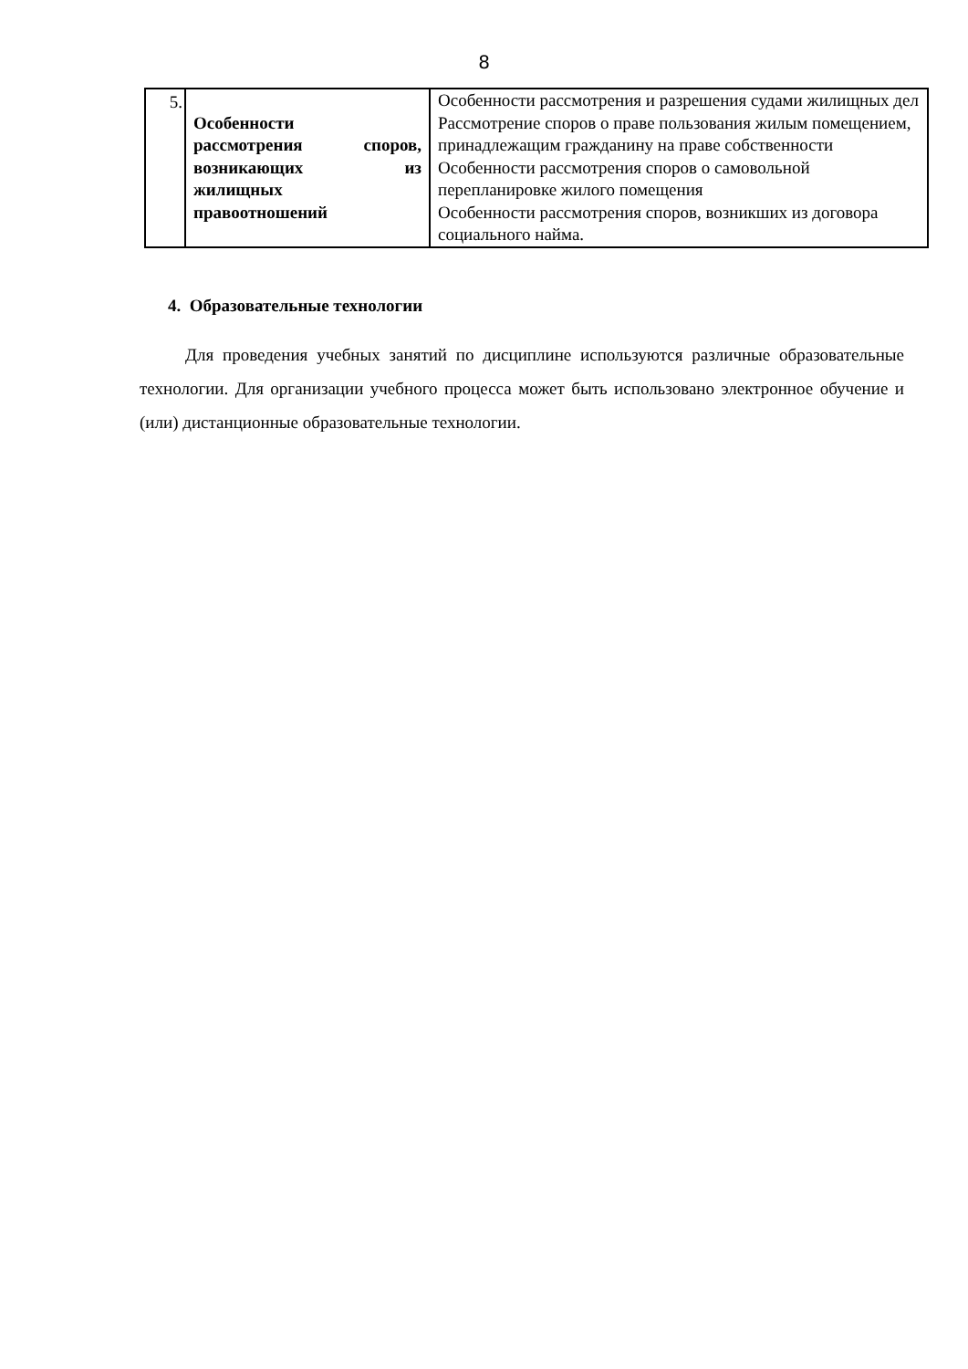8
| 5. | Особенности рассмотрения споров, возникающих из жилищных правоотношений | Особенности рассмотрения и разрешения судами жилищных дел Рассмотрение споров о праве пользования жилым помещением, принадлежащим гражданину на праве собственности Особенности рассмотрения споров о самовольной перепланировке жилого помещения Особенности рассмотрения споров, возникших из договора социального найма. |
4. Образовательные технологии
Для проведения учебных занятий по дисциплине используются различные образовательные технологии. Для организации учебного процесса может быть использовано электронное обучение и (или) дистанционные образовательные технологии.